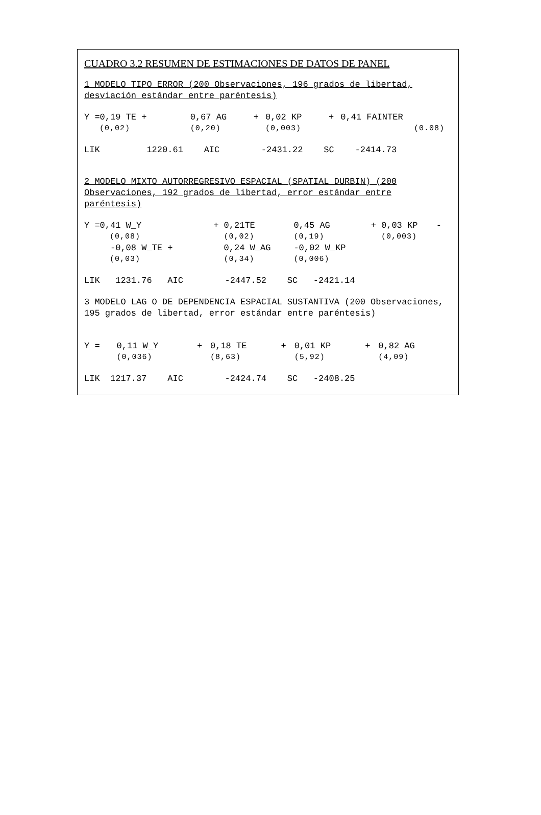CUADRO 3.2 RESUMEN DE ESTIMACIONES DE DATOS DE PANEL
1 MODELO TIPO ERROR (200 Observaciones, 196 grados de libertad, desviación estándar entre paréntesis)
| Y =0,19 TE + | 0,67 AG | + | 0,02 KP | + | 0,41 FAINTER |
| (0,02) | (0,20) | | (0,003) | | (0.08) |
LIK 1220.61 AIC -2431.22 SC -2414.73
2 MODELO MIXTO AUTORREGRESIVO ESPACIAL (SPATIAL DURBIN) (200 Observaciones, 192 grados de libertad, error estándar entre paréntesis)
| Y =0,41 W_Y | + | 0,21TE | 0,45 AG | + | 0,03 KP | - |
| (0,08) | | (0,02) | (0,19) | | (0,003) | |
| -0,08 W_TE + | | 0,24 W_AG | -0,02 W_KP | | | |
| (0,03) | | (0,34) | (0,006) | | | |
LIK 1231.76 AIC -2447.52 SC -2421.14
3 MODELO LAG O DE DEPENDENCIA ESPACIAL SUSTANTIVA (200 Observaciones, 195 grados de libertad, error estándar entre paréntesis)
| Y = | 0,11 W_Y | + | 0,18 TE | + | 0,01 KP | + | 0,82 AG |
| | (0,036) | | (8,63) | | (5,92) | | (4,09) |
LIK 1217.37 AIC -2424.74 SC -2408.25